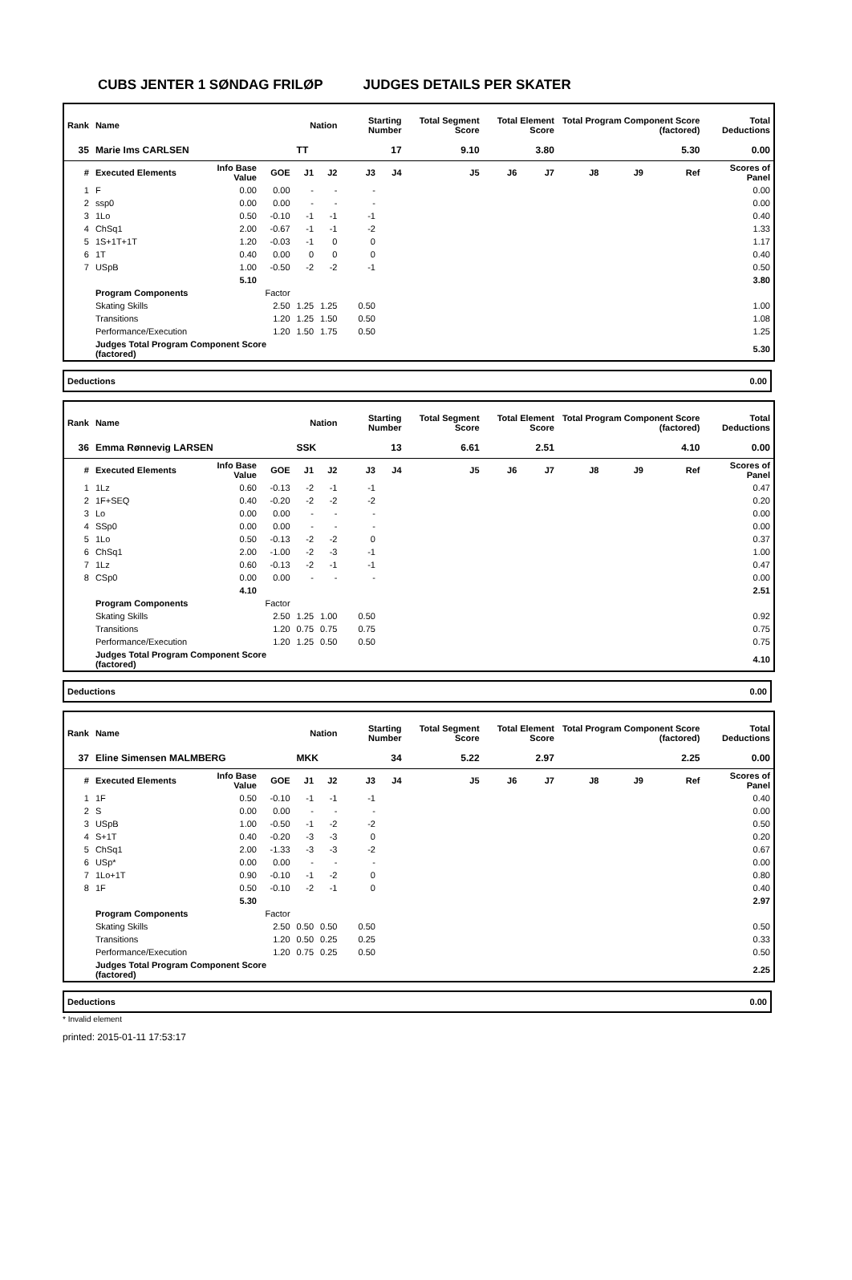CUBS JENTER 1 SØNDAG FRILØP JUDGES DETAILS PER SKATER
| Rank | Name | | | Nation | | Starting Number | | Total Segment Score | Total Element Score | | Total Program Component Score (factored) | | | Total Deductions |
| --- | --- | --- | --- | --- | --- | --- | --- | --- | --- | --- | --- | --- | --- | --- |
| 35 | Marie Ims CARLSEN | | | TT | | 17 | | 9.10 | 3.80 | | 5.30 | | | 0.00 |
| # | Executed Elements | Info Base Value | GOE | J1 | J2 | J3 | J4 | J5 | J6 | J7 | J8 | J9 | Ref | Scores of Panel |
| 1 | F | 0.00 | 0.00 | - | - | - | | | | | | | | 0.00 |
| 2 | ssp0 | 0.00 | 0.00 | - | - | - | | | | | | | | 0.00 |
| 3 | 1Lo | 0.50 | -0.10 | -1 | -1 | -1 | | | | | | | | 0.40 |
| 4 | ChSq1 | 2.00 | -0.67 | -1 | -1 | -2 | | | | | | | | 1.33 |
| 5 | 1S+1T+1T | 1.20 | -0.03 | -1 | 0 | 0 | | | | | | | | 1.17 |
| 6 | 1T | 0.40 | 0.00 | 0 | 0 | 0 | | | | | | | | 0.40 |
| 7 | USpB | 1.00 | -0.50 | -2 | -2 | -1 | | | | | | | | 0.50 |
| | | 5.10 | | | | | | | | | | | | 3.80 |
| | Program Components | | Factor | | | | | | | | | | | |
| | Skating Skills | | 2.50 | 1.25 | 1.25 | 0.50 | | | | | | | | 1.00 |
| | Transitions | | 1.20 | 1.25 | 1.50 | 0.50 | | | | | | | | 1.08 |
| | Performance/Execution | | 1.20 | 1.50 | 1.75 | 0.50 | | | | | | | | 1.25 |
| | Judges Total Program Component Score (factored) | | | | | | | | | | | | | 5.30 |
Deductions 0.00
| Rank | Name | | | Nation | | Starting Number | | Total Segment Score | Total Element Score | | Total Program Component Score (factored) | | | Total Deductions |
| --- | --- | --- | --- | --- | --- | --- | --- | --- | --- | --- | --- | --- | --- | --- |
| 36 | Emma Rønnevig LARSEN | | | SSK | | 13 | | 6.61 | 2.51 | | 4.10 | | | 0.00 |
| # | Executed Elements | Info Base Value | GOE | J1 | J2 | J3 | J4 | J5 | J6 | J7 | J8 | J9 | Ref | Scores of Panel |
| 1 | 1Lz | 0.60 | -0.13 | -2 | -1 | -1 | | | | | | | | 0.47 |
| 2 | 1F+SEQ | 0.40 | -0.20 | -2 | -2 | -2 | | | | | | | | 0.20 |
| 3 | Lo | 0.00 | 0.00 | - | - | - | | | | | | | | 0.00 |
| 4 | SSp0 | 0.00 | 0.00 | - | - | - | | | | | | | | 0.00 |
| 5 | 1Lo | 0.50 | -0.13 | -2 | -2 | 0 | | | | | | | | 0.37 |
| 6 | ChSq1 | 2.00 | -1.00 | -2 | -3 | -1 | | | | | | | | 1.00 |
| 7 | 1Lz | 0.60 | -0.13 | -2 | -1 | -1 | | | | | | | | 0.47 |
| 8 | CSp0 | 0.00 | 0.00 | - | - | - | | | | | | | | 0.00 |
| | | 4.10 | | | | | | | | | | | | 2.51 |
| | Program Components | | Factor | | | | | | | | | | | |
| | Skating Skills | | 2.50 | 1.25 | 1.00 | 0.50 | | | | | | | | 0.92 |
| | Transitions | | 1.20 | 0.75 | 0.75 | 0.75 | | | | | | | | 0.75 |
| | Performance/Execution | | 1.20 | 1.25 | 0.50 | 0.50 | | | | | | | | 0.75 |
| | Judges Total Program Component Score (factored) | | | | | | | | | | | | | 4.10 |
Deductions 0.00
| Rank | Name | | | Nation | | Starting Number | | Total Segment Score | Total Element Score | | Total Program Component Score (factored) | | | Total Deductions |
| --- | --- | --- | --- | --- | --- | --- | --- | --- | --- | --- | --- | --- | --- | --- |
| 37 | Eline Simensen MALMBERG | | | MKK | | 34 | | 5.22 | 2.97 | | 2.25 | | | 0.00 |
| # | Executed Elements | Info Base Value | GOE | J1 | J2 | J3 | J4 | J5 | J6 | J7 | J8 | J9 | Ref | Scores of Panel |
| 1 | 1F | 0.50 | -0.10 | -1 | -1 | -1 | | | | | | | | 0.40 |
| 2 | S | 0.00 | 0.00 | - | - | - | | | | | | | | 0.00 |
| 3 | USpB | 1.00 | -0.50 | -1 | -2 | -2 | | | | | | | | 0.50 |
| 4 | S+1T | 0.40 | -0.20 | -3 | -3 | 0 | | | | | | | | 0.20 |
| 5 | ChSq1 | 2.00 | -1.33 | -3 | -3 | -2 | | | | | | | | 0.67 |
| 6 | USp* | 0.00 | 0.00 | - | - | - | | | | | | | | 0.00 |
| 7 | 1Lo+1T | 0.90 | -0.10 | -1 | -2 | 0 | | | | | | | | 0.80 |
| 8 | 1F | 0.50 | -0.10 | -2 | -1 | 0 | | | | | | | | 0.40 |
| | | 5.30 | | | | | | | | | | | | 2.97 |
| | Program Components | | Factor | | | | | | | | | | | |
| | Skating Skills | | 2.50 | 0.50 | 0.50 | 0.50 | | | | | | | | 0.50 |
| | Transitions | | 1.20 | 0.50 | 0.25 | 0.25 | | | | | | | | 0.33 |
| | Performance/Execution | | 1.20 | 0.75 | 0.25 | 0.50 | | | | | | | | 0.50 |
| | Judges Total Program Component Score (factored) | | | | | | | | | | | | | 2.25 |
Deductions 0.00
* Invalid element
printed: 2015-01-11 17:53:17